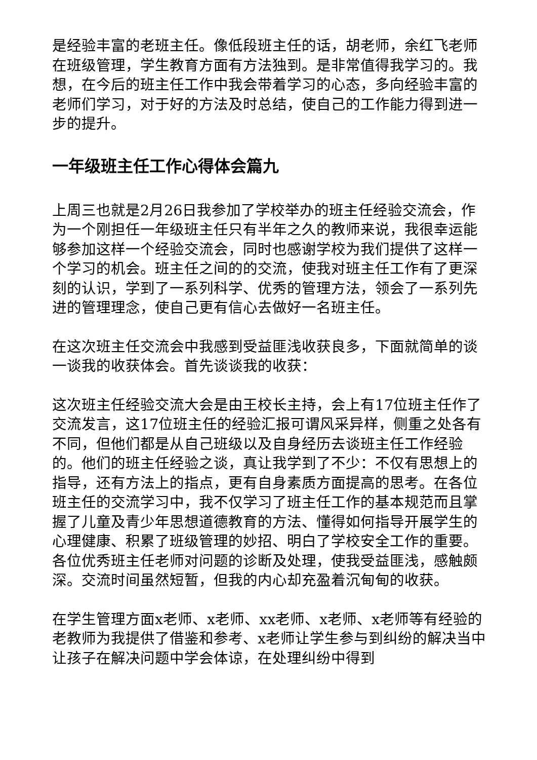是经验丰富的老班主任。像低段班主任的话，胡老师，余红飞老师在班级管理，学生教育方面有方法独到。是非常值得我学习的。我想，在今后的班主任工作中我会带着学习的心态，多向经验丰富的老师们学习，对于好的方法及时总结，使自己的工作能力得到进一步的提升。
一年级班主任工作心得体会篇九
上周三也就是2月26日我参加了学校举办的班主任经验交流会，作为一个刚担任一年级班主任只有半年之久的教师来说，我很幸运能够参加这样一个经验交流会，同时也感谢学校为我们提供了这样一个学习的机会。班主任之间的的交流，使我对班主任工作有了更深刻的认识，学到了一系列科学、优秀的管理方法，领会了一系列先进的管理理念，使自己更有信心去做好一名班主任。
在这次班主任交流会中我感到受益匪浅收获良多，下面就简单的谈一谈我的收获体会。首先谈谈我的收获：
这次班主任经验交流大会是由王校长主持，会上有17位班主任作了交流发言，这17位班主任的经验汇报可谓风采异样，侧重之处各有不同，但他们都是从自己班级以及自身经历去谈班主任工作经验的。他们的班主任经验之谈，真让我学到了不少：不仅有思想上的指导，还有方法上的指点，更有自身素质方面提高的思考。在各位班主任的交流学习中，我不仅学习了班主任工作的基本规范而且掌握了儿童及青少年思想道德教育的方法、懂得如何指导开展学生的心理健康、积累了班级管理的妙招、明白了学校安全工作的重要。各位优秀班主任老师对问题的诊断及处理，使我受益匪浅，感触颇深。交流时间虽然短暂，但我的内心却充盈着沉甸甸的收获。
在学生管理方面x老师、x老师、xx老师、x老师、x老师等有经验的老教师为我提供了借鉴和参考、x老师让学生参与到纠纷的解决当中让孩子在解决问题中学会体谅，在处理纠纷中得到